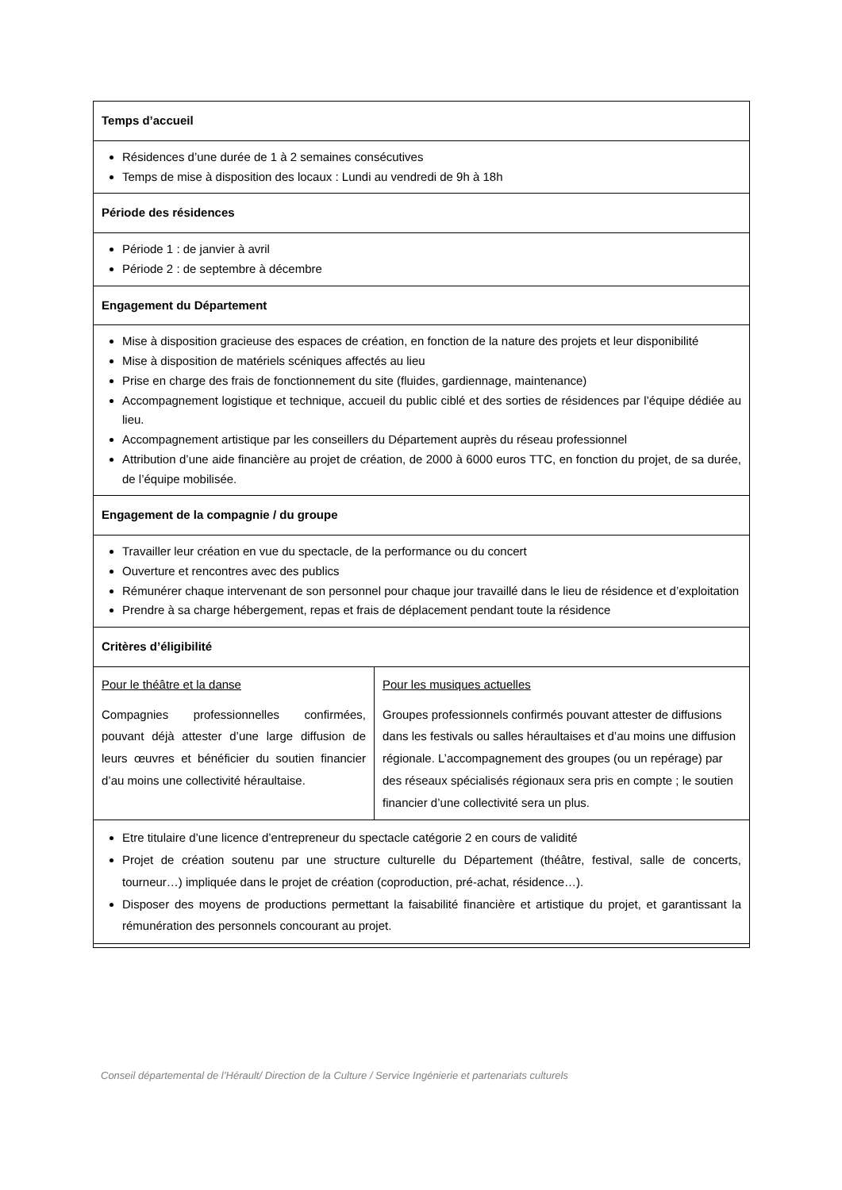| Temps d’accueil | |
| Résidences d’une durée de 1 à 2 semaines consécutives Temps de mise à disposition des locaux : Lundi au vendredi de 9h à 18h | |
| Période des résidences | |
| Période 1 : de janvier à avril Période 2 : de septembre à décembre | |
| Engagement du Département | |
| Mise à disposition gracieuse des espaces de création, en fonction de la nature des projets et leur disponibilité Mise à disposition de matériels scéniques affectés au lieu Prise en charge des frais de fonctionnement du site (fluides, gardiennage, maintenance) Accompagnement logistique et technique, accueil du public ciblé et des sorties de résidences par l’équipe dédiée au lieu. Accompagnement artistique par les conseillers du Département auprès du réseau professionnel Attribution d’une aide financière au projet de création, de 2000 à 6000 euros TTC, en fonction du projet, de sa durée, de l’équipe mobilisée. | |
| Engagement de la compagnie / du groupe | |
| Travailler leur création en vue du spectacle, de la performance ou du concert Ouverture et rencontres avec des publics Rémunérer chaque intervenant de son personnel pour chaque jour travaillé dans le lieu de résidence et d’exploitation Prendre à sa charge hébergement, repas et frais de déplacement pendant toute la résidence | |
| Critères d’éligibilité | |
| Pour le théâtre et la danse Compagnies professionnelles confirmées, pouvant déjà attester d’une large diffusion de leurs œuvres et bénéficier du soutien financier d’au moins une collectivité héraultaise. | Pour les musiques actuelles Groupes professionnels confirmés pouvant attester de diffusions dans les festivals ou salles héraultaises et d’au moins une diffusion régionale. L’accompagnement des groupes (ou un repérage) par des réseaux spécialisés régionaux sera pris en compte ; le soutien financier d’une collectivité sera un plus. |
| Etre titulaire d’une licence d’entrepreneur du spectacle catégorie 2 en cours de validité Projet de création soutenu par une structure culturelle du Département (théâtre, festival, salle de concerts, tourneur…) impliquée dans le projet de création (coproduction, pré-achat, résidence…). Disposer des moyens de productions permettant la faisabilité financière et artistique du projet, et garantissant la rémunération des personnels concourant au projet. | |
Conseil départemental de l’Hérault/ Direction de la Culture / Service Ingénierie et partenariats culturels